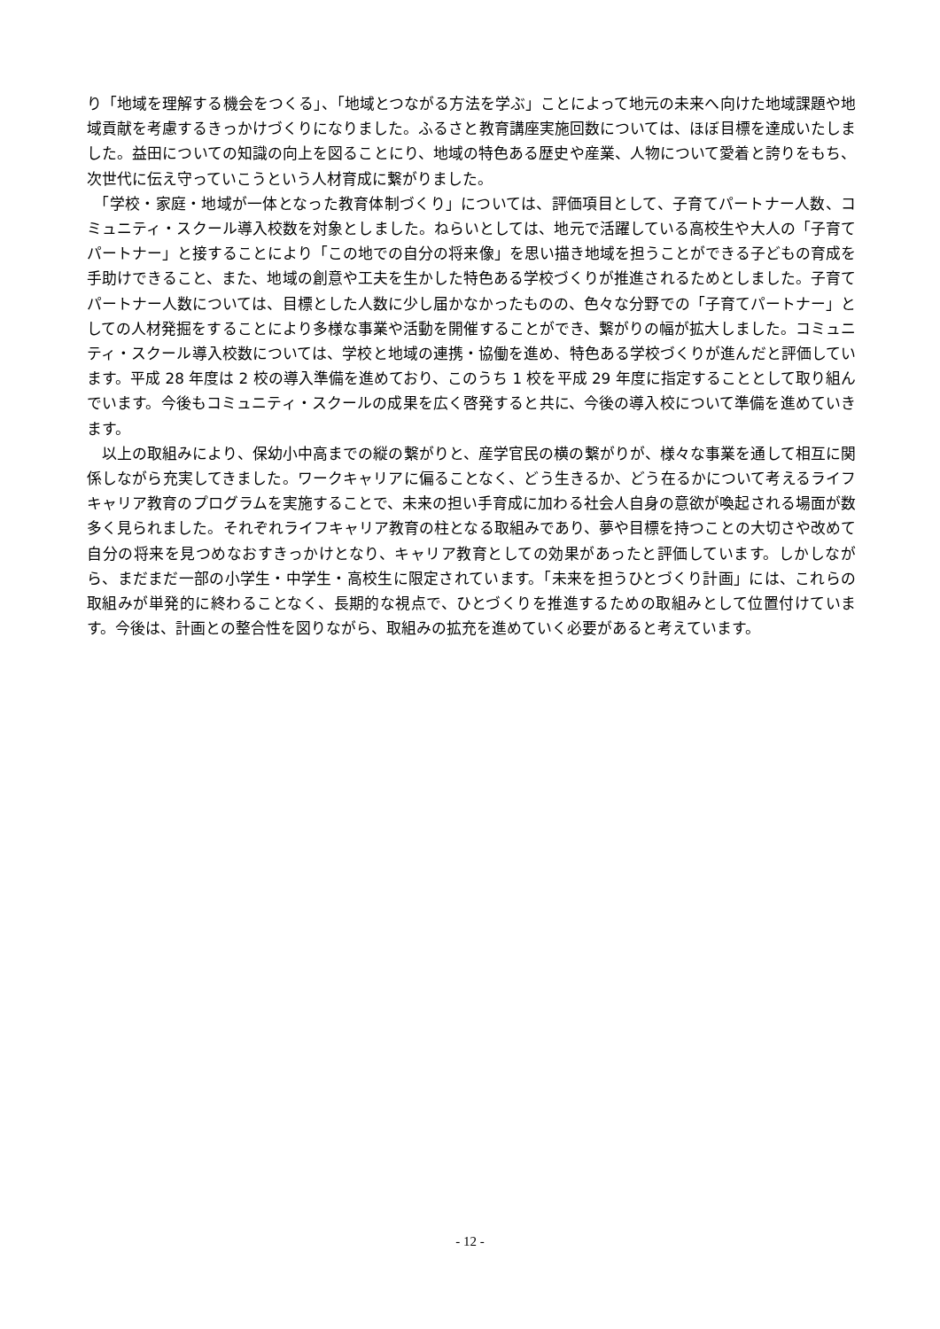り「地域を理解する機会をつくる」、「地域とつながる方法を学ぶ」ことによって地元の未来へ向けた地域課題や地域貢献を考慮するきっかけづくりになりました。ふるさと教育講座実施回数については、ほぼ目標を達成いたしました。益田についての知識の向上を図ることにり、地域の特色ある歴史や産業、人物について愛着と誇りをもち、次世代に伝え守っていこうという人材育成に繋がりました。
「学校・家庭・地域が一体となった教育体制づくり」については、評価項目として、子育てパートナー人数、コミュニティ・スクール導入校数を対象としました。ねらいとしては、地元で活躍している高校生や大人の「子育てパートナー」と接することにより「この地での自分の将来像」を思い描き地域を担うことができる子どもの育成を手助けできること、また、地域の創意や工夫を生かした特色ある学校づくりが推進されるためとしました。子育てパートナー人数については、目標とした人数に少し届かなかったものの、色々な分野での「子育てパートナー」としての人材発掘をすることにより多様な事業や活動を開催することができ、繋がりの幅が拡大しました。コミュニティ・スクール導入校数については、学校と地域の連携・協働を進め、特色ある学校づくりが進んだと評価しています。平成 28 年度は 2 校の導入準備を進めており、このうち 1 校を平成 29 年度に指定することとして取り組んでいます。今後もコミュニティ・スクールの成果を広く啓発すると共に、今後の導入校について準備を進めていきます。
以上の取組みにより、保幼小中高までの縦の繋がりと、産学官民の横の繋がりが、様々な事業を通して相互に関係しながら充実してきました。ワークキャリアに偏ることなく、どう生きるか、どう在るかについて考えるライフキャリア教育のプログラムを実施することで、未来の担い手育成に加わる社会人自身の意欲が喚起される場面が数多く見られました。それぞれライフキャリア教育の柱となる取組みであり、夢や目標を持つことの大切さや改めて自分の将来を見つめなおすきっかけとなり、キャリア教育としての効果があったと評価しています。しかしながら、まだまだ一部の小学生・中学生・高校生に限定されています。「未来を担うひとづくり計画」には、これらの取組みが単発的に終わることなく、長期的な視点で、ひとづくりを推進するための取組みとして位置付けています。今後は、計画との整合性を図りながら、取組みの拡充を進めていく必要があると考えています。
- 12 -